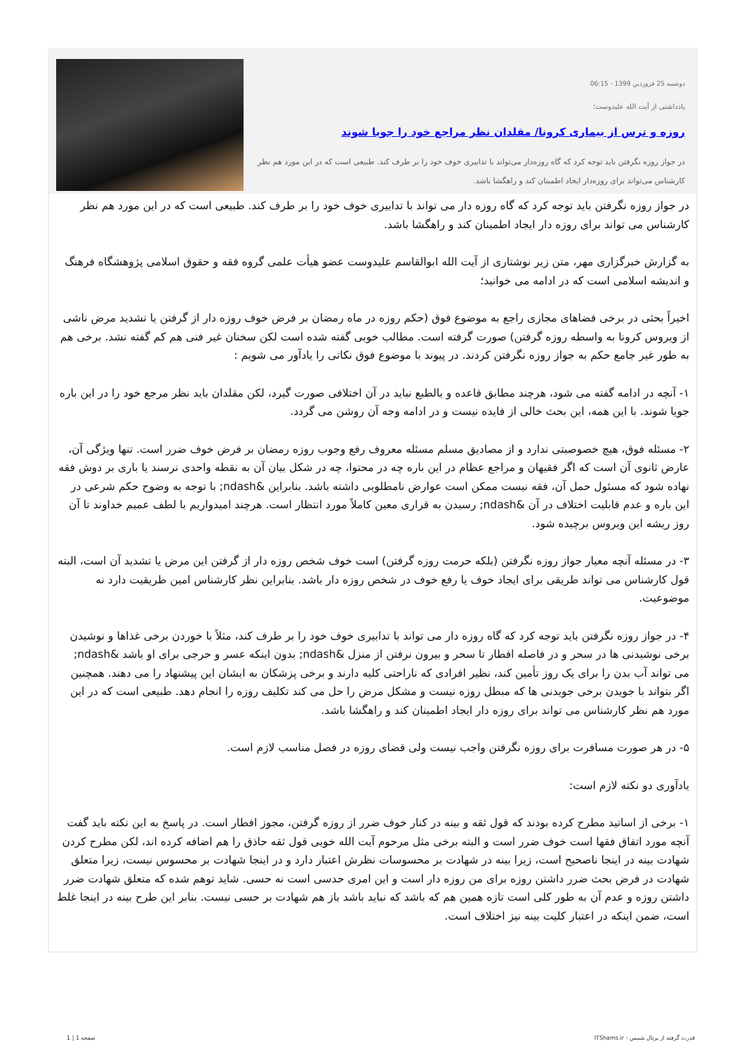دوشنبه 25 فروردین 1399 - 06:15
یادداشتی از آیت الله علیدوست؛
روزه و ترس از بیماری کرونا/ مقلدان نظر مراجع خود را جویا شوند
در جواز روزه نگرفتن باید توجه کرد که گاه روزه‌دار می‌تواند با تدابیری خوف خود را بر طرف کند. طبیعی است که در این مورد هم نظر کارشناس می‌تواند برای روزه‌دار ایجاد اطمینان کند و راهگشا باشد.
در جواز روزه نگرفتن باید توجه کرد که گاه روزه دار می تواند با تدابیری خوف خود را بر طرف کند. طبیعی است که در این مورد هم نظر کارشناس می تواند برای روزه دار ایجاد اطمینان کند و راهگشا باشد.
به گزارش خبرگزاری مهر، متن زیر نوشتاری از آیت الله ابوالقاسم علیدوست عضو هیأت علمی گروه فقه و حقوق اسلامی پژوهشگاه فرهنگ و اندیشه اسلامی است که در ادامه می خوانید؛
اخیراً بحثی در برخی فضاهای مجازی راجع به موضوع فوق (حکم روزه در ماه رمضان بر فرض خوف روزه دار از گرفتن یا تشدید مرض ناشی از ویروس کرونا به واسطه روزه گرفتن) صورت گرفته است. مطالب خوبی گفته شده است لکن سخنان غیر فنی هم کم گفته نشد. برخی هم به طور غیر جامع حکم به جواز روزه نگرفتن کردند. در پیوند با موضوع فوق نکاتی را یادآور می شویم :
۱- آنچه در ادامه گفته می شود، هرچند مطابق قاعده و بالطبع نباید در آن اختلافی صورت گیرد، لکن مقلدان باید نظر مرجع خود را در این باره جویا شوند. با این همه، این بحث خالی از فایده نیست و در ادامه وجه آن روشن می گردد.
۲- مسئله فوق، هیچ خصوصیتی ندارد و از مصادیق مسلم مسئله معروف رفع وجوب روزه رمضان بر فرض خوف ضرر است. تنها ویژگی آن، عارض ثانوی آن است که اگر فقیهان و مراجع عظام در این باره چه در محتوا، چه در شکل بیان آن به نقطه واحدی نرسند یا باری بر دوش فقه نهاده شود که مسئول حمل آن، فقه نیست ممکن است عوارض نامطلوبی داشته باشد. بنابراین &ndash; با توجه به وضوح حکم شرعی در این باره و عدم قابلیت اختلاف در آن &ndash; رسیدن به قراری معین کاملاً مورد انتظار است. هرچند امیدواریم با لطف عمیم خداوند تا آن روز ریشه این ویروس برچیده شود.
۳- در مسئله آنچه معیار جواز روزه نگرفتن (بلکه حرمت روزه گرفتن) است خوف شخص روزه دار از گرفتن این مرض یا تشدید آن است، البته قول کارشناس می تواند طریقی برای ایجاد خوف یا رفع خوف در شخص روزه دار باشد. بنابراین نظر کارشناس امین طریقیت دارد نه موضوعیت.
۴- در جواز روزه نگرفتن باید توجه کرد که گاه روزه دار می تواند با تدابیری خوف خود را بر طرف کند، مثلاً با خوردن برخی غذاها و نوشیدن برخی نوشیدنی ها در سحر و در فاصله افطار تا سحر و بیرون نرفتن از منزل &ndash; بدون اینکه عسر و حرجی برای او باشد &ndash; می تواند آب بدن را برای یک روز تأمین کند، نظیر افرادی که ناراحتی کلیه دارند و برخی پزشکان به ایشان این پیشنهاد را می دهند. همچنین اگر بتواند با جویدن برخی جویدنی ها که مبطل روزه نیست و مشکل مرض را حل می کند تکلیف روزه را انجام دهد. طبیعی است که در این مورد هم نظر کارشناس می تواند برای روزه دار ایجاد اطمینان کند و راهگشا باشد.
۵- در هر صورت مسافرت برای روزه نگرفتن واجب نیست ولی قضای روزه در فصل مناسب لازم است.
یادآوری دو نکته لازم است:
۱- برخی از اساتید مطرح کرده بودند که قول ثقه و بینه در کنار خوف ضرر از روزه گرفتن، مجوز افطار است. در پاسخ به این نکته باید گفت آنچه مورد اتفاق فقها است خوف ضرر است و البته برخی مثل مرحوم آیت الله خویی قول ثقه حاذق را هم اضافه کرده اند، لکن مطرح کردن شهادت بینه در اینجا ناصحیح است، زیرا بینه در شهادت بر محسوسات نظرش اعتبار دارد و در اینجا شهادت بر محسوس نیست، زیرا متعلق شهادت در فرض بحث ضرر داشتن روزه برای من روزه دار است و این امری حدسی است نه حسی. شاید توهم شده که متعلق شهادت ضرر داشتن روزه و عدم آن به طور کلی است تازه همین هم که باشد که نباید باشد باز هم شهادت بر حسی نیست. بنابر این طرح بینه در اینجا غلط است، ضمن اینکه در اعتبار کلیت بینه نیز اختلاف است.
قدرت گرفته از پرتال شمس - ITShams.ir صفحه 1 | 1